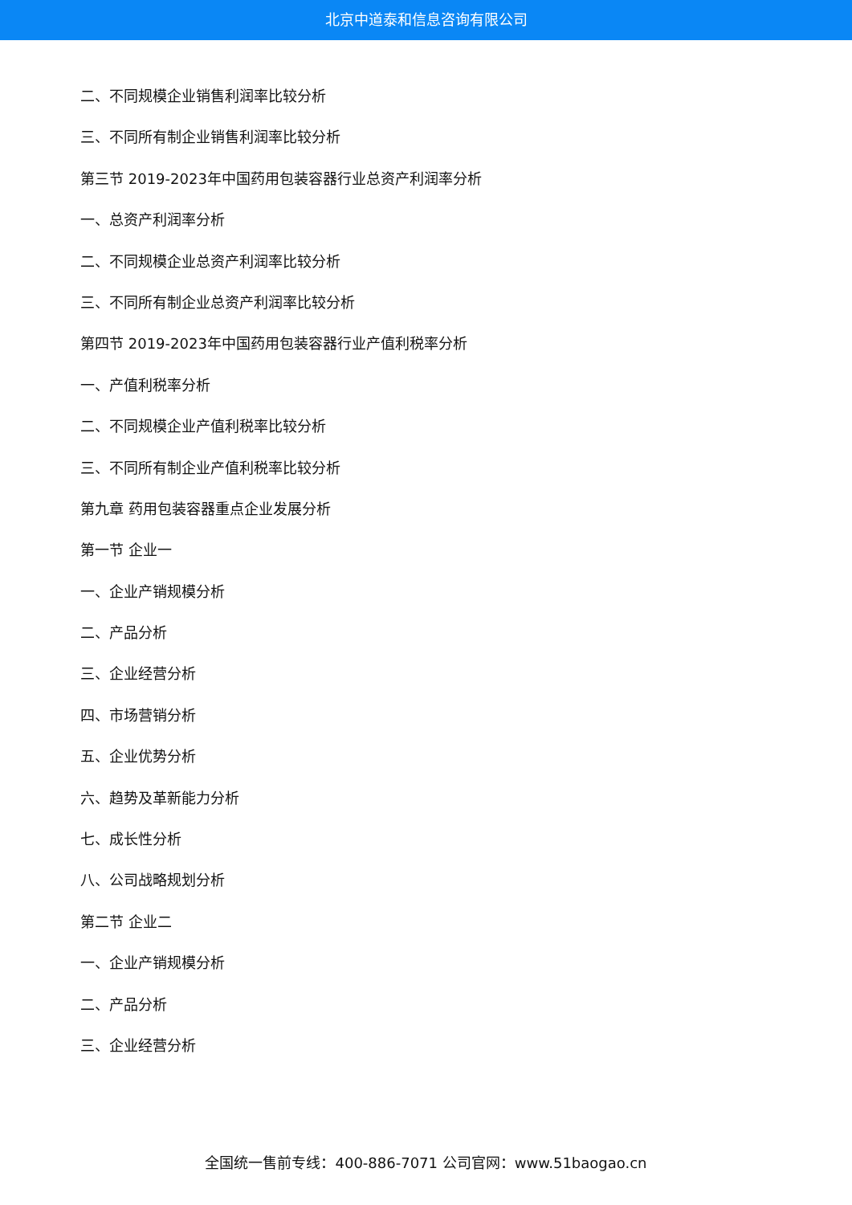北京中道泰和信息咨询有限公司
二、不同规模企业销售利润率比较分析
三、不同所有制企业销售利润率比较分析
第三节 2019-2023年中国药用包装容器行业总资产利润率分析
一、总资产利润率分析
二、不同规模企业总资产利润率比较分析
三、不同所有制企业总资产利润率比较分析
第四节 2019-2023年中国药用包装容器行业产值利税率分析
一、产值利税率分析
二、不同规模企业产值利税率比较分析
三、不同所有制企业产值利税率比较分析
第九章 药用包装容器重点企业发展分析
第一节 企业一
一、企业产销规模分析
二、产品分析
三、企业经营分析
四、市场营销分析
五、企业优势分析
六、趋势及革新能力分析
七、成长性分析
八、公司战略规划分析
第二节 企业二
一、企业产销规模分析
二、产品分析
三、企业经营分析
全国统一售前专线：400-886-7071 公司官网：www.51baogao.cn